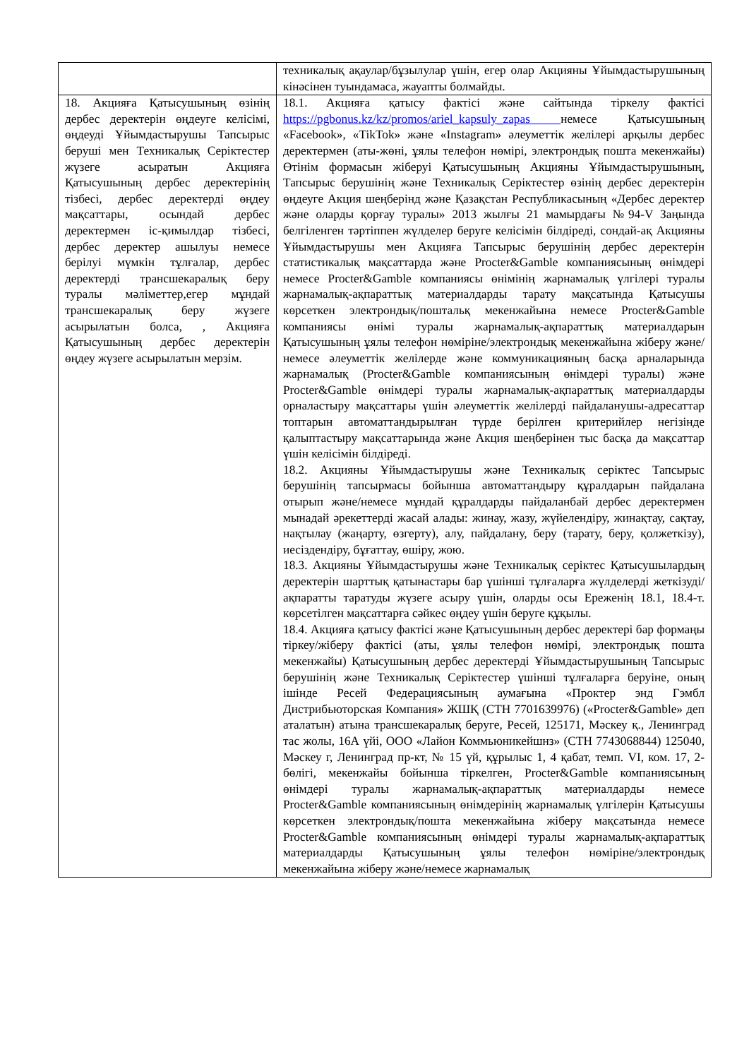| | техникалық ақаулар/бұзылулар үшін, егер олар Акцияны Ұйымдастырушының кінәсінен туындамаса, жауапты болмайды. |
| 18. Акцияға Қатысушының өзінің дербес деректерін өңдеуге келісімі, өңдеуді Ұйымдастырушы Тапсырыс беруші мен Техникалық Серіктестер жүзеге асыратын Акцияға Қатысушының дербес деректерінің тізбесі, дербес деректерді өңдеу мақсаттары, осындай дербес деректермен іс-қимылдар тізбесі, дербес деректер ашылуы немесе берілуі мүмкін тұлғалар, дербес деректерді трансшекаралық беру туралы мәліметтер,егер мұндай трансшекаралық беру жүзеге асырылатын болса, , Акцияға Қатысушының дербес деректерін өңдеу жүзеге асырылатын мерзім. | 18.1. Акцияға қатысу фактісі және сайтында тіркелу фактісі https://pgbonus.kz/kz/promos/ariel_kapsuly_zapas немесе Қатысушының «Facebook», «TikTok» және «Instagram» әлеуметтік желілері арқылы дербес деректермен (аты-жөні, ұялы телефон нөмірі, электрондық пошта мекенжайы) Өтінім формасын жіберуі Қатысушының Акцияны Ұйымдастырушының, Тапсырыс берушінің және Техникалық Серіктестер өзінің дербес деректерін өңдеуге Акция шеңберінд және Қазақстан Республикасының «Дербес деректер және оларды қорғау туралы» 2013 жылғы 21 мамырдағы №94-V Заңында белгіленген тәртіппен жүлделер беруге келісімін білдіреді, сондай-ақ Акцияны Ұйымдастырушы мен Акцияға Тапсырыс берушінің дербес деректерін статистикалық мақсаттарда және Procter&Gamble компаниясының өнімдері немесе Procter&Gamble компаниясы өнімінің жарнамалық үлгілері туралы жарнамалық-ақпараттық материалдарды тарату мақсатында Қатысушы көрсеткен электрондық/поштальқ мекенжайына немесе Procter&Gamble компаниясы өнімі туралы жарнамалық-ақпараттық материалдарын Қатысушының ұялы телефон нөміріне/электрондық мекенжайына жіберу және/немесе әлеуметтік желілерде және коммуникацияның басқа арналарында жарнамалық (Procter&Gamble компаниясының өнімдері туралы) және Procter&Gamble өнімдері туралы жарнамалық-ақпараттық материалдарды орналастыру мақсаттары үшін әлеуметтік желілерді пайдаланушы-адресаттар топтарын автоматтандырылған түрде берілген критерийлер негізінде қалыптастыру мақсаттарында және Акция шеңберінен тыс басқа да мақсаттар үшін келісімін білдіреді. 18.2. Акцияны Ұйымдастырушы және Техникалық серіктес Тапсырыс берушінің тапсырмасы бойынша автоматтандыру құралдарын пайдалана отырып және/немесе мұндай құралдарды пайдаланбай дербес деректермен мынадай әрекеттерді жасай алады: жинау, жазу, жүйелендіру, жинақтау, сақтау, нақтылау (жаңарту, өзгерту), алу, пайдалану, беру (тарату, беру, қолжеткізу), иесіздендіру, бұғаттау, өшіру, жою. 18.3. Акцияны Ұйымдастырушы және Техникалық серіктес Қатысушылардың деректерін шарттық қатынастары бар үшінші тұлғаларға жүлделерді жеткізуді/ақпаратты таратуды жүзеге асыру үшін, оларды осы Ереженің 18.1, 18.4-т. көрсетілген мақсаттарға сәйкес өңдеу үшін беруге құқылы. 18.4. Акцияға қатысу фактісі және Қатысушының дербес деректері бар формаңы тіркеу/жіберу фактісі (аты, ұялы телефон нөмірі, электрондық пошта мекенжайы) Қатысушының дербес деректерді Ұйымдастырушының Тапсырыс берушінің және Техникалық Серіктестер үшінші тұлғаларға беруіне, оның ішінде Ресей Федерациясының аумағына «Проктер энд Гэмбл Дистрибьюторская Компания» ЖШҚ (СТН 7701639976) («Procter&Gamble» деп аталатын) атына трансшекаралық беруге, Ресей, 125171, Мәскеу қ., Ленинград тас жолы, 16А үйі, ООО «Лайон Коммьюникейшнз» (СТН 7743068844) 125040, Мәскеу г, Ленинград пр-кт, № 15 үй, құрылыс 1, 4 қабат, темп. VI, ком. 17, 2-бөлігі, мекенжайы бойынша тіркелген, Procter&Gamble компаниясының өнімдері туралы жарнамалық-ақпараттық материалдарды немесе Procter&Gamble компаниясының өнімдерінің жарнамалық үлгілерін Қатысушы көрсеткен электрондық/пошта мекенжайына жіберу мақсатында немесе Procter&Gamble компаниясының өнімдері туралы жарнамалық-ақпараттық материалдарды Қатысушының ұялы телефон нөміріне/электрондық мекенжайына жіберу және/немесе жарнамалық |